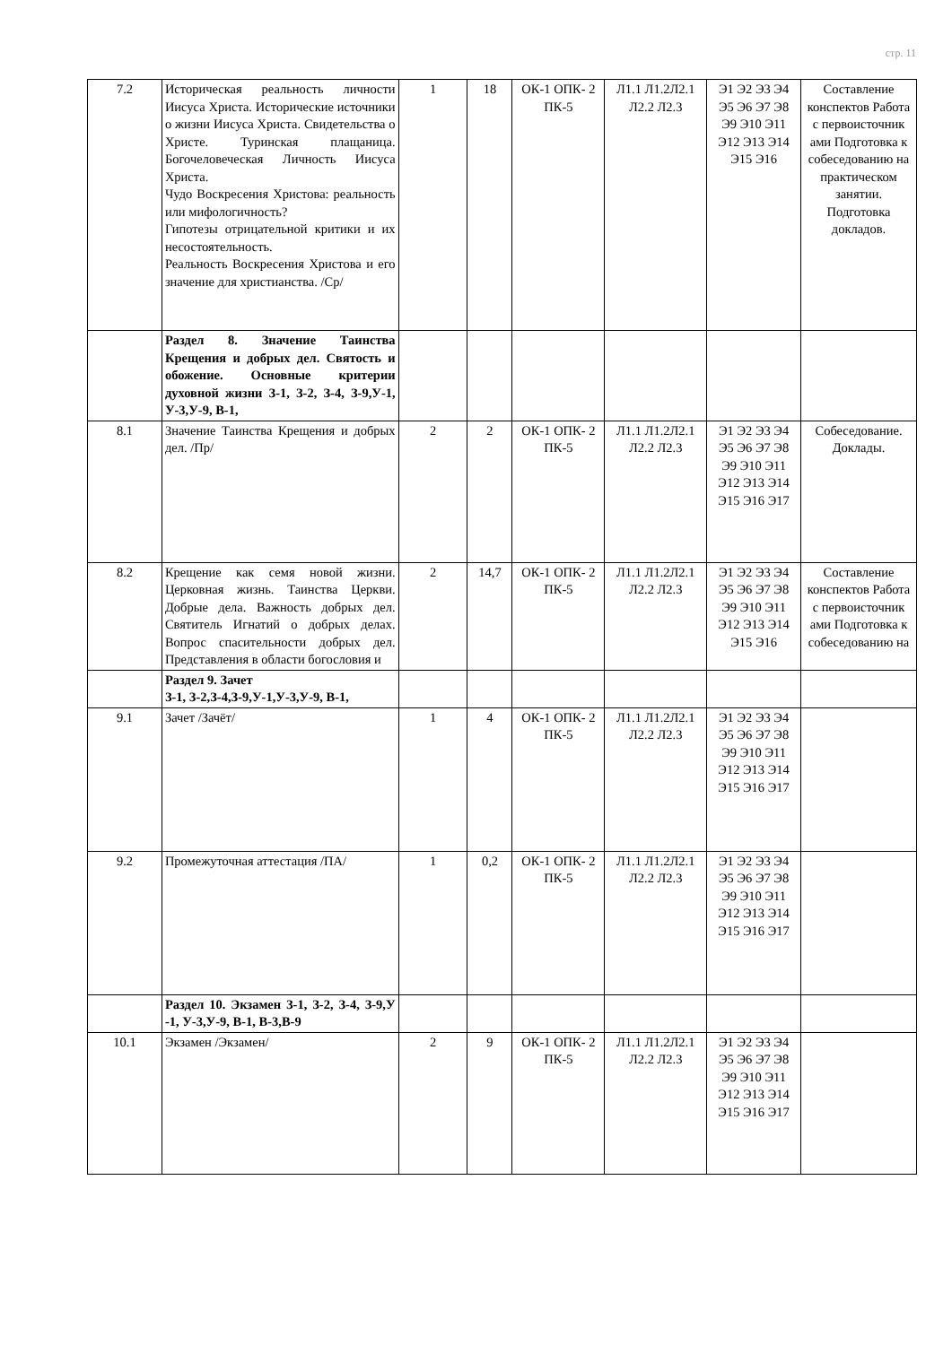стр. 11
| 7.2 | Историческая реальность личности Иисуса Христа. Исторические источники о жизни Иисуса Христа. Свидетельства о Христе. Туринская плащаница. Богочеловеческая Личность Иисуса Христа. Чудо Воскресения Христова: реальность или мифологичность? Гипотезы отрицательной критики и их несостоятельность. Реальность Воскресения Христова и его значение для христианства. /Ср/ | 1 | 18 | ОК-1 ОПК- 2 ПК-5 | Л1.1 Л1.2Л2.1 Л2.2 Л2.3 | Э1 Э2 Э3 Э4 Э5 Э6 Э7 Э8 Э9 Э10 Э11 Э12 Э13 Э14 Э15 Э16 | Составление конспектов Работа с первоисточник ами Подготовка к собеседованию на практическом занятии. Подготовка докладов. |
| | Раздел 8. Значение Таинства Крещения и добрых дел. Святость и обожение. Основные критерии духовной жизни З-1, З-2, З-4, З-9,У-1, У-3,У-9, В-1, | | | | | | |
| 8.1 | Значение Таинства Крещения и добрых дел. /Пр/ | 2 | 2 | ОК-1 ОПК- 2 ПК-5 | Л1.1 Л1.2Л2.1 Л2.2 Л2.3 | Э1 Э2 Э3 Э4 Э5 Э6 Э7 Э8 Э9 Э10 Э11 Э12 Э13 Э14 Э15 Э16 Э17 | Собеседование. Доклады. |
| 8.2 | Крещение как семя новой жизни. Церковная жизнь. Таинства Церкви. Добрые дела. Важность добрых дел. Святитель Игнатий о добрых делах. Вопрос спасительности добрых дел. Представления в области богословия и | 2 | 14,7 | ОК-1 ОПК- 2 ПК-5 | Л1.1 Л1.2Л2.1 Л2.2 Л2.3 | Э1 Э2 Э3 Э4 Э5 Э6 Э7 Э8 Э9 Э10 Э11 Э12 Э13 Э14 Э15 Э16 | Составление конспектов Работа с первоисточник ами Подготовка к собеседованию на |
| | Раздел 9. Зачет З-1, З-2,З-4,З-9,У-1,У-3,У-9, В-1, | | | | | | |
| 9.1 | Зачет /Зачёт/ | 1 | 4 | ОК-1 ОПК- 2 ПК-5 | Л1.1 Л1.2Л2.1 Л2.2 Л2.3 | Э1 Э2 Э3 Э4 Э5 Э6 Э7 Э8 Э9 Э10 Э11 Э12 Э13 Э14 Э15 Э16 Э17 | |
| 9.2 | Промежуточная аттестация /ПА/ | 1 | 0,2 | ОК-1 ОПК- 2 ПК-5 | Л1.1 Л1.2Л2.1 Л2.2 Л2.3 | Э1 Э2 Э3 Э4 Э5 Э6 Э7 Э8 Э9 Э10 Э11 Э12 Э13 Э14 Э15 Э16 Э17 | |
| | Раздел 10. Экзамен З-1, З-2, З-4, З-9,У -1, У-3,У-9, В-1, В-3,В-9 | | | | | | |
| 10.1 | Экзамен /Экзамен/ | 2 | 9 | ОК-1 ОПК- 2 ПК-5 | Л1.1 Л1.2Л2.1 Л2.2 Л2.3 | Э1 Э2 Э3 Э4 Э5 Э6 Э7 Э8 Э9 Э10 Э11 Э12 Э13 Э14 Э15 Э16 Э17 | |